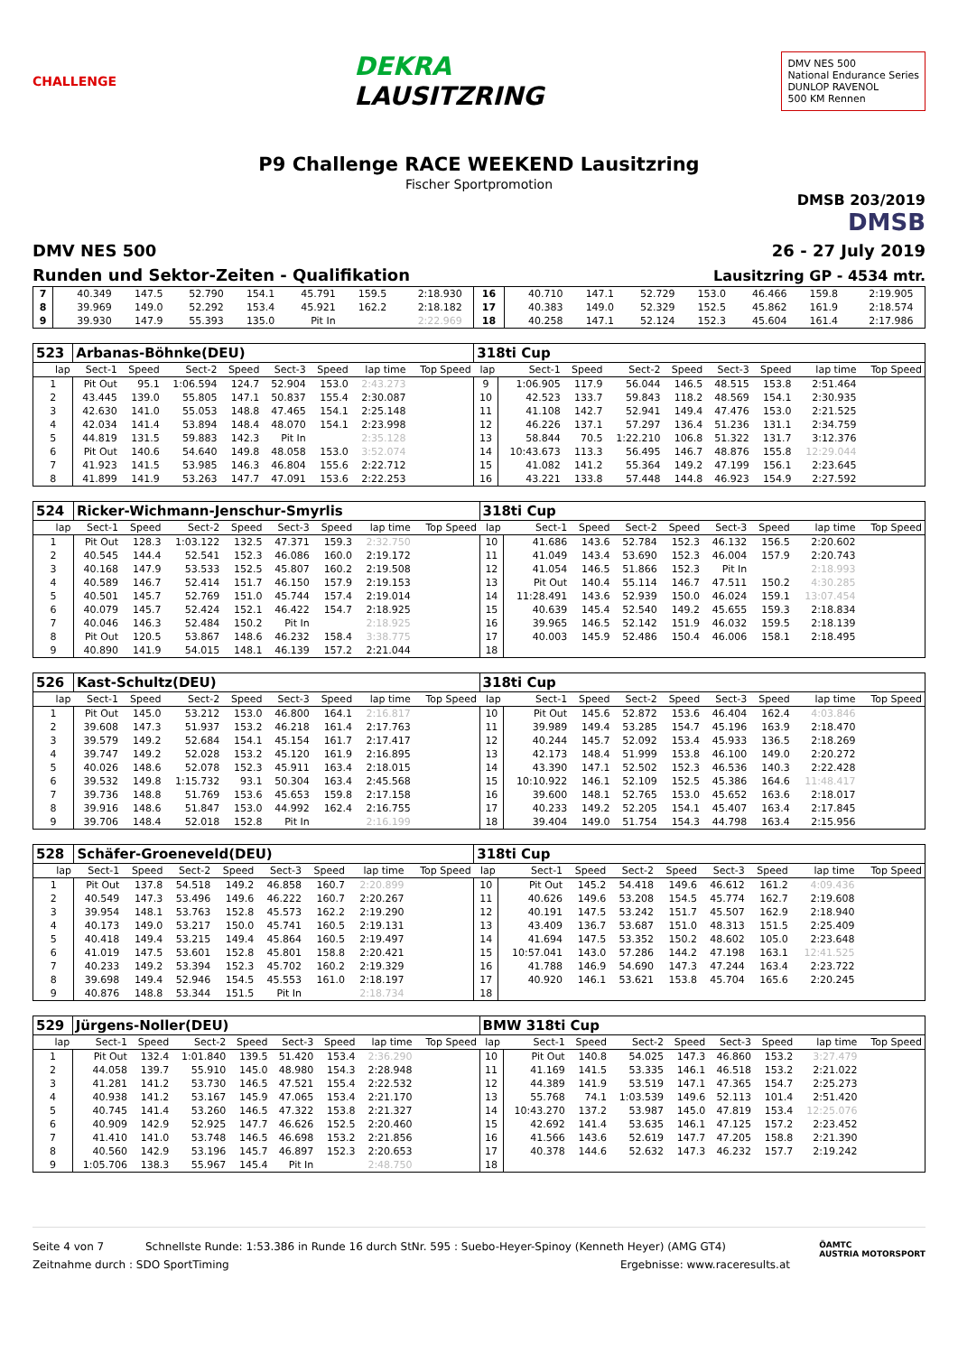CHALLENGE
DEKRA
LAUSITZRING
DMV NES 500
National Endurance Series
DUNLOP RAVENOL
500 KM Rennen
P9 Challenge RACE WEEKEND Lausitzring
Fischer Sportpromotion
DMSB 203/2019
DMSB
DMV NES 500
26 - 27 July 2019
Runden und Sektor-Zeiten - Qualifikation
Lausitzring GP - 4534 mtr.
| 7 | 40.349 | 147.5 | 52.790 | 154.1 | 45.791 | 159.5 | 2:18.930 | | 16 | 40.710 | 147.1 | 52.729 | 153.0 | 46.466 | 159.8 | 2:19.905 | |
| 8 | 39.969 | 149.0 | 52.292 | 153.4 | 45.921 | 162.2 | 2:18.182 | | 17 | 40.383 | 149.0 | 52.329 | 152.5 | 45.862 | 161.9 | 2:18.574 | |
| 9 | 39.930 | 147.9 | 55.393 | 135.0 | Pit In | | 2:22.969 | | 18 | 40.258 | 147.1 | 52.124 | 152.3 | 45.604 | 161.4 | 2:17.986 | |
| 523 | Arbanas-Böhnke(DEU) | | | | | | | | 318ti Cup | | | | | | | | |
| lap | Sect-1 | Speed | Sect-2 | Speed | Sect-3 | Speed | lap time | Top Speed | lap | Sect-1 | Speed | Sect-2 | Speed | Sect-3 | Speed | lap time | Top Speed |
| 1 | Pit Out | 95.1 | 1:06.594 | 124.7 | 52.904 | 153.0 | 2:43.273 | | 9 | 1:06.905 | 117.9 | 56.044 | 146.5 | 48.515 | 153.8 | 2:51.464 | |
| 2 | 43.445 | 139.0 | 55.805 | 147.1 | 50.837 | 155.4 | 2:30.087 | | 10 | 42.523 | 133.7 | 59.843 | 118.2 | 48.569 | 154.1 | 2:30.935 | |
| 3 | 42.630 | 141.0 | 55.053 | 148.8 | 47.465 | 154.1 | 2:25.148 | | 11 | 41.108 | 142.7 | 52.941 | 149.4 | 47.476 | 153.0 | 2:21.525 | |
| 4 | 42.034 | 141.4 | 53.894 | 148.4 | 48.070 | 154.1 | 2:23.998 | | 12 | 46.226 | 137.1 | 57.297 | 136.4 | 51.236 | 131.1 | 2:34.759 | |
| 5 | 44.819 | 131.5 | 59.883 | 142.3 | Pit In | | 2:35.128 | | 13 | 58.844 | 70.5 | 1:22.210 | 106.8 | 51.322 | 131.7 | 3:12.376 | |
| 6 | Pit Out | 140.6 | 54.640 | 149.8 | 48.058 | 153.0 | 3:52.074 | | 14 | 10:43.673 | 113.3 | 56.495 | 146.7 | 48.876 | 155.8 | 12:29.044 | |
| 7 | 41.923 | 141.5 | 53.985 | 146.3 | 46.804 | 155.6 | 2:22.712 | | 15 | 41.082 | 141.2 | 55.364 | 149.2 | 47.199 | 156.1 | 2:23.645 | |
| 8 | 41.899 | 141.9 | 53.263 | 147.7 | 47.091 | 153.6 | 2:22.253 | | 16 | 43.221 | 133.8 | 57.448 | 144.8 | 46.923 | 154.9 | 2:27.592 | |
| 524 | Ricker-Wichmann-Jenschur-Smyrlis | | | | | | | | 318ti Cup | | | | | | | | |
| lap | Sect-1 | Speed | Sect-2 | Speed | Sect-3 | Speed | lap time | Top Speed | lap | Sect-1 | Speed | Sect-2 | Speed | Sect-3 | Speed | lap time | Top Speed |
| 1 | Pit Out | 128.3 | 1:03.122 | 132.5 | 47.371 | 159.3 | 2:32.750 | | 10 | 41.686 | 143.6 | 52.784 | 152.3 | 46.132 | 156.5 | 2:20.602 | |
| 2 | 40.545 | 144.4 | 52.541 | 152.3 | 46.086 | 160.0 | 2:19.172 | | 11 | 41.049 | 143.4 | 53.690 | 152.3 | 46.004 | 157.9 | 2:20.743 | |
| 3 | 40.168 | 147.9 | 53.533 | 152.5 | 45.807 | 160.2 | 2:19.508 | | 12 | 41.054 | 146.5 | 51.866 | 152.3 | Pit In | | 2:18.993 | |
| 4 | 40.589 | 146.7 | 52.414 | 151.7 | 46.150 | 157.9 | 2:19.153 | | 13 | Pit Out | 140.4 | 55.114 | 146.7 | 47.511 | 150.2 | 4:30.285 | |
| 5 | 40.501 | 145.7 | 52.769 | 151.0 | 45.744 | 157.4 | 2:19.014 | | 14 | 11:28.491 | 143.6 | 52.939 | 150.0 | 46.024 | 159.1 | 13:07.454 | |
| 6 | 40.079 | 145.7 | 52.424 | 152.1 | 46.422 | 154.7 | 2:18.925 | | 15 | 40.639 | 145.4 | 52.540 | 149.2 | 45.655 | 159.3 | 2:18.834 | |
| 7 | 40.046 | 146.3 | 52.484 | 150.2 | Pit In | | 2:18.925 | | 16 | 39.965 | 146.5 | 52.142 | 151.9 | 46.032 | 159.5 | 2:18.139 | |
| 8 | Pit Out | 120.5 | 53.867 | 148.6 | 46.232 | 158.4 | 3:38.775 | | 17 | 40.003 | 145.9 | 52.486 | 150.4 | 46.006 | 158.1 | 2:18.495 | |
| 9 | 40.890 | 141.9 | 54.015 | 148.1 | 46.139 | 157.2 | 2:21.044 | | 18 | | | | | | | | |
| 526 | Kast-Schultz(DEU) | | | | | | | | 318ti Cup | | | | | | | | |
| lap | Sect-1 | Speed | Sect-2 | Speed | Sect-3 | Speed | lap time | Top Speed | lap | Sect-1 | Speed | Sect-2 | Speed | Sect-3 | Speed | lap time | Top Speed |
| 1 | Pit Out | 145.0 | 53.212 | 153.0 | 46.800 | 164.1 | 2:16.817 | | 10 | Pit Out | 145.6 | 52.872 | 153.6 | 46.404 | 162.4 | 4:03.846 | |
| 2 | 39.608 | 147.3 | 51.937 | 153.2 | 46.218 | 161.4 | 2:17.763 | | 11 | 39.989 | 149.4 | 53.285 | 154.7 | 45.196 | 163.9 | 2:18.470 | |
| 3 | 39.579 | 149.2 | 52.684 | 154.1 | 45.154 | 161.7 | 2:17.417 | | 12 | 40.244 | 145.7 | 52.092 | 153.4 | 45.933 | 136.5 | 2:18.269 | |
| 4 | 39.747 | 149.2 | 52.028 | 153.2 | 45.120 | 161.9 | 2:16.895 | | 13 | 42.173 | 148.4 | 51.999 | 153.8 | 46.100 | 149.0 | 2:20.272 | |
| 5 | 40.026 | 148.6 | 52.078 | 152.3 | 45.911 | 163.4 | 2:18.015 | | 14 | 43.390 | 147.1 | 52.502 | 152.3 | 46.536 | 140.3 | 2:22.428 | |
| 6 | 39.532 | 149.8 | 1:15.732 | 93.1 | 50.304 | 163.4 | 2:45.568 | | 15 | 10:10.922 | 146.1 | 52.109 | 152.5 | 45.386 | 164.6 | 11:48.417 | |
| 7 | 39.736 | 148.8 | 51.769 | 153.6 | 45.653 | 159.8 | 2:17.158 | | 16 | 39.600 | 148.1 | 52.765 | 153.0 | 45.652 | 163.6 | 2:18.017 | |
| 8 | 39.916 | 148.6 | 51.847 | 153.0 | 44.992 | 162.4 | 2:16.755 | | 17 | 40.233 | 149.2 | 52.205 | 154.1 | 45.407 | 163.4 | 2:17.845 | |
| 9 | 39.706 | 148.4 | 52.018 | 152.8 | Pit In | | 2:16.199 | | 18 | 39.404 | 149.0 | 51.754 | 154.3 | 44.798 | 163.4 | 2:15.956 | |
| 528 | Schäfer-Groeneveld(DEU) | | | | | | | | 318ti Cup | | | | | | | | |
| lap | Sect-1 | Speed | Sect-2 | Speed | Sect-3 | Speed | lap time | Top Speed | lap | Sect-1 | Speed | Sect-2 | Speed | Sect-3 | Speed | lap time | Top Speed |
| 1 | Pit Out | 137.8 | 54.518 | 149.2 | 46.858 | 160.7 | 2:20.899 | | 10 | Pit Out | 145.2 | 54.418 | 149.6 | 46.612 | 161.2 | 4:09.436 | |
| 2 | 40.549 | 147.3 | 53.496 | 149.6 | 46.222 | 160.7 | 2:20.267 | | 11 | 40.626 | 149.6 | 53.208 | 154.5 | 45.774 | 162.7 | 2:19.608 | |
| 3 | 39.954 | 148.1 | 53.763 | 152.8 | 45.573 | 162.2 | 2:19.290 | | 12 | 40.191 | 147.5 | 53.242 | 151.7 | 45.507 | 162.9 | 2:18.940 | |
| 4 | 40.173 | 149.0 | 53.217 | 150.0 | 45.741 | 160.5 | 2:19.131 | | 13 | 43.409 | 136.7 | 53.687 | 151.0 | 48.313 | 151.5 | 2:25.409 | |
| 5 | 40.418 | 149.4 | 53.215 | 149.4 | 45.864 | 160.5 | 2:19.497 | | 14 | 41.694 | 147.5 | 53.352 | 150.2 | 48.602 | 105.0 | 2:23.648 | |
| 6 | 41.019 | 147.5 | 53.601 | 152.8 | 45.801 | 158.8 | 2:20.421 | | 15 | 10:57.041 | 143.0 | 57.286 | 144.2 | 47.198 | 163.1 | 12:41.525 | |
| 7 | 40.233 | 149.2 | 53.394 | 152.3 | 45.702 | 160.2 | 2:19.329 | | 16 | 41.788 | 146.9 | 54.690 | 147.3 | 47.244 | 163.4 | 2:23.722 | |
| 8 | 39.698 | 149.4 | 52.946 | 154.5 | 45.553 | 161.0 | 2:18.197 | | 17 | 40.920 | 146.1 | 53.621 | 153.8 | 45.704 | 165.6 | 2:20.245 | |
| 9 | 40.876 | 148.8 | 53.344 | 151.5 | Pit In | | 2:18.734 | | 18 | | | | | | | | |
| 529 | Jürgens-Noller(DEU) | | | | | | | | BMW 318ti Cup | | | | | | | | |
| lap | Sect-1 | Speed | Sect-2 | Speed | Sect-3 | Speed | lap time | Top Speed | lap | Sect-1 | Speed | Sect-2 | Speed | Sect-3 | Speed | lap time | Top Speed |
| 1 | Pit Out | 132.4 | 1:01.840 | 139.5 | 51.420 | 153.4 | 2:36.290 | | 10 | Pit Out | 140.8 | 54.025 | 147.3 | 46.860 | 153.2 | 3:27.479 | |
| 2 | 44.058 | 139.7 | 55.910 | 145.0 | 48.980 | 154.3 | 2:28.948 | | 11 | 41.169 | 141.5 | 53.335 | 146.1 | 46.518 | 153.2 | 2:21.022 | |
| 3 | 41.281 | 141.2 | 53.730 | 146.5 | 47.521 | 155.4 | 2:22.532 | | 12 | 44.389 | 141.9 | 53.519 | 147.1 | 47.365 | 154.7 | 2:25.273 | |
| 4 | 40.938 | 141.2 | 53.167 | 145.9 | 47.065 | 153.4 | 2:21.170 | | 13 | 55.768 | 74.1 | 1:03.539 | 149.6 | 52.113 | 101.4 | 2:51.420 | |
| 5 | 40.745 | 141.4 | 53.260 | 146.5 | 47.322 | 153.8 | 2:21.327 | | 14 | 10:43.270 | 137.2 | 53.987 | 145.0 | 47.819 | 153.4 | 12:25.076 | |
| 6 | 40.909 | 142.9 | 52.925 | 147.7 | 46.626 | 152.5 | 2:20.460 | | 15 | 42.692 | 141.4 | 53.635 | 146.1 | 47.125 | 157.2 | 2:23.452 | |
| 7 | 41.410 | 141.0 | 53.748 | 146.5 | 46.698 | 153.2 | 2:21.856 | | 16 | 41.566 | 143.6 | 52.619 | 147.7 | 47.205 | 158.8 | 2:21.390 | |
| 8 | 40.560 | 142.9 | 53.196 | 145.7 | 46.897 | 152.3 | 2:20.653 | | 17 | 40.378 | 144.6 | 52.632 | 147.3 | 46.232 | 157.7 | 2:19.242 | |
| 9 | 1:05.706 | 138.3 | 55.967 | 145.4 | Pit In | | 2:48.750 | | 18 | | | | | | | | |
Seite 4 von 7 Schnellste Runde: 1:53.386 in Runde 16 durch StNr. 595 : Suebo-Heyer-Spinoy (Kenneth Heyer) (AMG GT4)
ÖAMTC
AUSTRIA MOTORSPORT
Zeitnahme durch : SDO SportTiming
Ergebnisse: www.raceresults.at